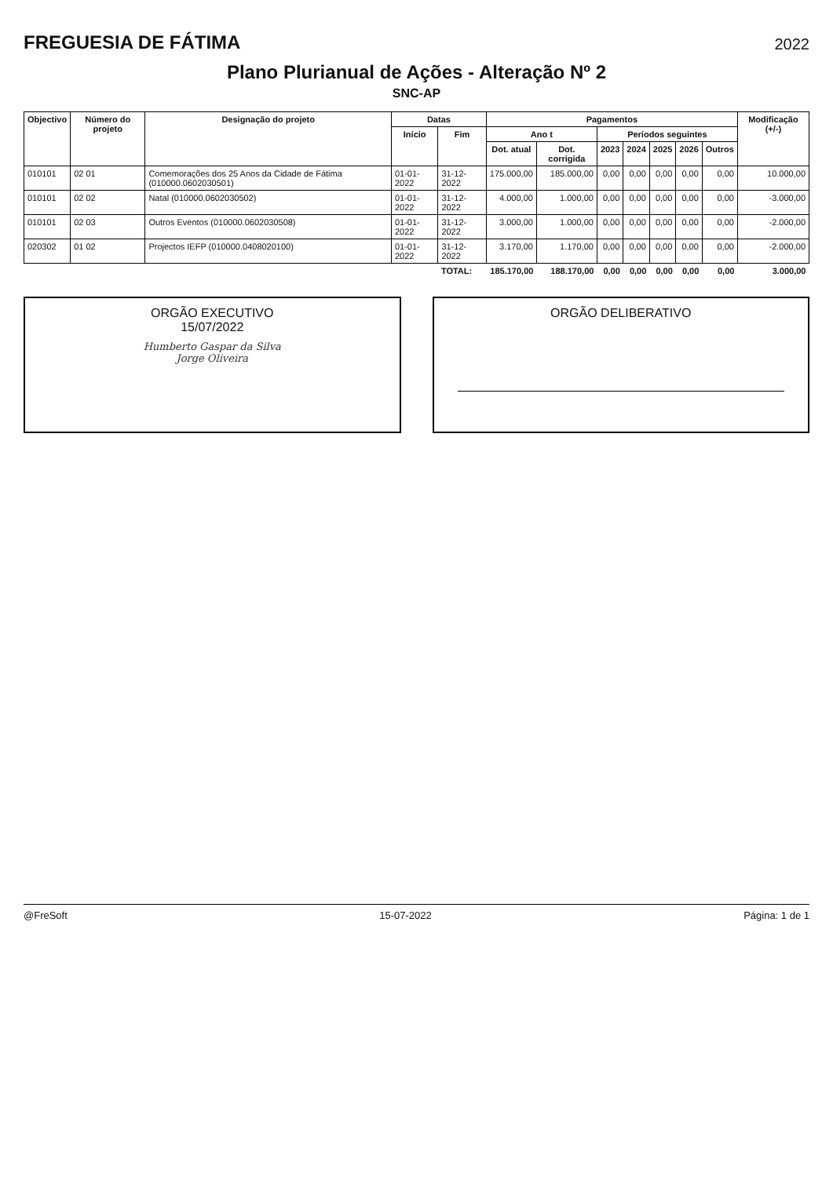FREGUESIA DE FÁTIMA
2022
Plano Plurianual de Ações - Alteração Nº 2
SNC-AP
| Objectivo | Número do projeto | Designação do projeto | Datas | | Pagamentos | | | | | | | Modificação (+/-) |
| --- | --- | --- | --- | --- | --- | --- | --- | --- | --- | --- | --- | --- |
| | | | Início | Fim | Ano t | | Períodos seguintes | | | | | |
| | | | | | Dot. atual | Dot. corrigida | 2023 | 2024 | 2025 | 2026 | Outros | |
| 010101 | 02 01 | Comemorações dos 25 Anos da Cidade de Fátima (010000.0602030501) | 01-01-2022 | 31-12-2022 | 175.000,00 | 185.000,00 | 0,00 | 0,00 | 0,00 | 0,00 | 0,00 | 10.000,00 |
| 010101 | 02 02 | Natal (010000.0602030502) | 01-01-2022 | 31-12-2022 | 4.000,00 | 1.000,00 | 0,00 | 0,00 | 0,00 | 0,00 | 0,00 | -3.000,00 |
| 010101 | 02 03 | Outros Eventos (010000.0602030508) | 01-01-2022 | 31-12-2022 | 3.000,00 | 1.000,00 | 0,00 | 0,00 | 0,00 | 0,00 | 0,00 | -2.000,00 |
| 020302 | 01 02 | Projectos IEFP (010000.0408020100) | 01-01-2022 | 31-12-2022 | 3.170,00 | 1.170,00 | 0,00 | 0,00 | 0,00 | 0,00 | 0,00 | -2.000,00 |
| | | | | TOTAL: | 185.170,00 | 188.170,00 | 0,00 | 0,00 | 0,00 | 0,00 | 0,00 | 3.000,00 |
ORGÃO EXECUTIVO
15/07/2022
Humberto Gaspar da Silva
Jorge Oliveira
ORGÃO DELIBERATIVO
@FreSoft 15-07-2022 Página: 1 de 1